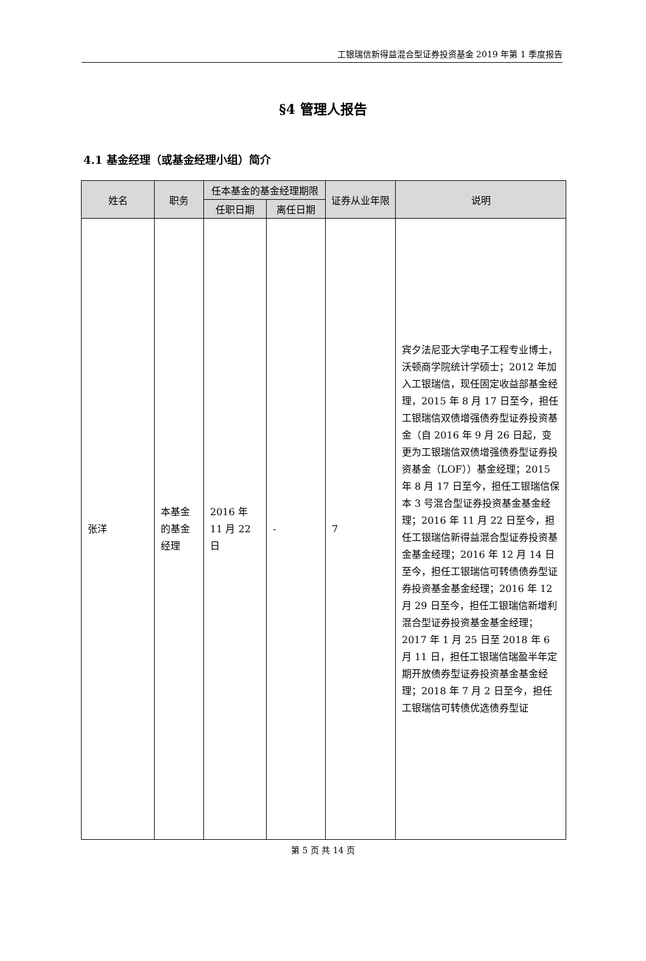工银瑞信新得益混合型证券投资基金 2019 年第 1 季度报告
§4 管理人报告
4.1 基金经理（或基金经理小组）简介
| 姓名 | 职务 | 任本基金的基金经理期限 | | 证券从业年限 | 说明 |
| --- | --- | --- | --- | --- | --- |
| | | 任职日期 | 离任日期 | | |
| 张洋 | 本基金的基金经理 | 2016 年 11 月 22 日 | - | 7 | 宾夕法尼亚大学电子工程专业博士，沃顿商学院统计学硕士；2012 年加入工银瑞信，现任固定收益部基金经理，2015 年 8 月 17 日至今，担任工银瑞信双债增强债券型证券投资基金（自 2016 年 9 月 26 日起，变更为工银瑞信双债增强债券型证券投资基金（LOF））基金经理；2015 年 8 月 17 日至今，担任工银瑞信保本 3 号混合型证券投资基金基金经理；2016 年 11 月 22 日至今，担任工银瑞信新得益混合型证券投资基金基金经理；2016 年 12 月 14 日至今，担任工银瑞信可转债债券型证券投资基金基金经理；2016 年 12 月 29 日至今，担任工银瑞信新增利混合型证券投资基金基金经理；2017 年 1 月 25 日至 2018 年 6 月 11 日，担任工银瑞信瑞盈半年定期开放债券型证券投资基金基金经理；2018 年 7 月 2 日至今，担任工银瑞信可转债优选债券型证 |
第 5 页 共 14 页